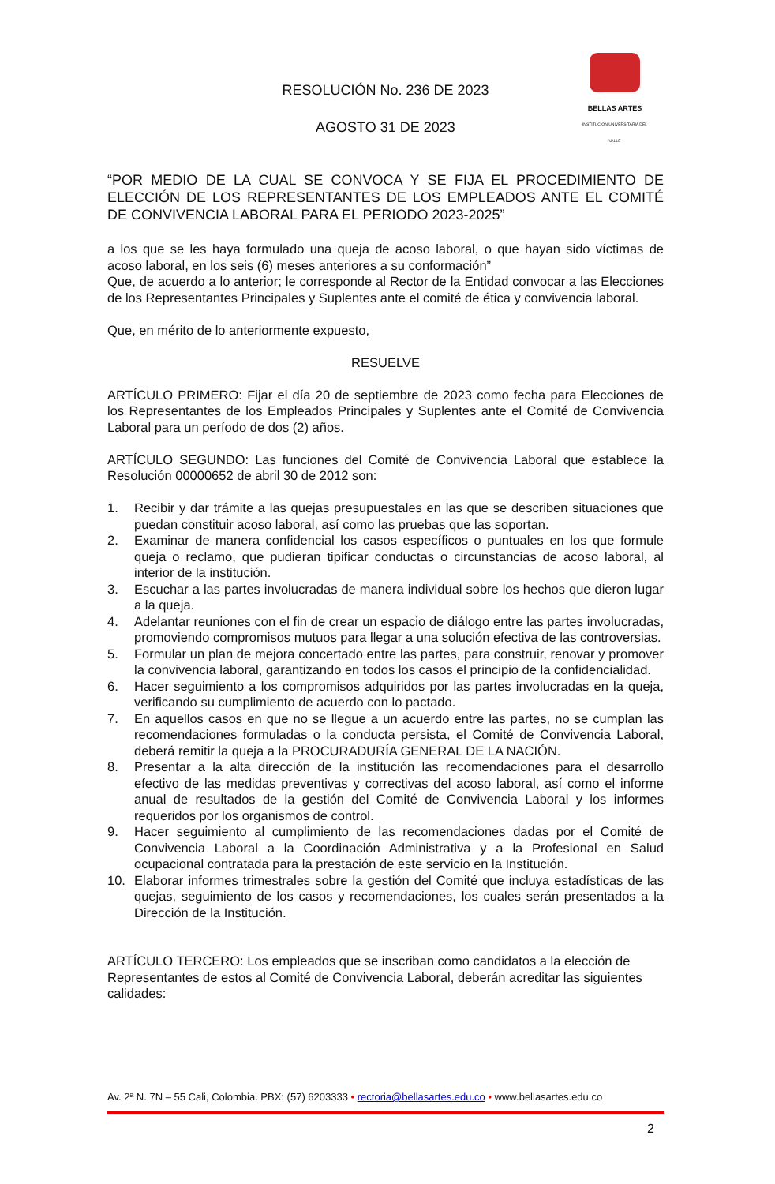BELLAS ARTES
INSTITUCIÓN UNIVERSITARIA DEL VALLE
RESOLUCIÓN No. 236 DE 2023
AGOSTO 31 DE 2023
“POR MEDIO DE LA CUAL SE CONVOCA Y SE FIJA EL PROCEDIMIENTO DE ELECCIÓN DE LOS REPRESENTANTES DE LOS EMPLEADOS ANTE EL COMITÉ DE CONVIVENCIA LABORAL PARA EL PERIODO 2023-2025”
a los que se les haya formulado una queja de acoso laboral, o que hayan sido víctimas de acoso laboral, en los seis (6) meses anteriores a su conformación”
Que, de acuerdo a lo anterior; le corresponde al Rector de la Entidad convocar a las Elecciones de los Representantes Principales y Suplentes ante el comité de ética y convivencia laboral.
Que, en mérito de lo anteriormente expuesto,
RESUELVE
ARTÍCULO PRIMERO: Fijar el día 20 de septiembre de 2023 como fecha para Elecciones de los Representantes de los Empleados Principales y Suplentes ante el Comité de Convivencia Laboral para un período de dos (2) años.
ARTÍCULO SEGUNDO: Las funciones del Comité de Convivencia Laboral que establece la Resolución 00000652 de abril 30 de 2012 son:
1. Recibir y dar trámite a las quejas presupuestales en las que se describen situaciones que puedan constituir acoso laboral, así como las pruebas que las soportan.
2. Examinar de manera confidencial los casos específicos o puntuales en los que formule queja o reclamo, que pudieran tipificar conductas o circunstancias de acoso laboral, al interior de la institución.
3. Escuchar a las partes involucradas de manera individual sobre los hechos que dieron lugar a la queja.
4. Adelantar reuniones con el fin de crear un espacio de diálogo entre las partes involucradas, promoviendo compromisos mutuos para llegar a una solución efectiva de las controversias.
5. Formular un plan de mejora concertado entre las partes, para construir, renovar y promover la convivencia laboral, garantizando en todos los casos el principio de la confidencialidad.
6. Hacer seguimiento a los compromisos adquiridos por las partes involucradas en la queja, verificando su cumplimiento de acuerdo con lo pactado.
7. En aquellos casos en que no se llegue a un acuerdo entre las partes, no se cumplan las recomendaciones formuladas o la conducta persista, el Comité de Convivencia Laboral, deberá remitir la queja a la PROCURADURÍA GENERAL DE LA NACIÓN.
8. Presentar a la alta dirección de la institución las recomendaciones para el desarrollo efectivo de las medidas preventivas y correctivas del acoso laboral, así como el informe anual de resultados de la gestión del Comité de Convivencia Laboral y los informes requeridos por los organismos de control.
9. Hacer seguimiento al cumplimiento de las recomendaciones dadas por el Comité de Convivencia Laboral a la Coordinación Administrativa y a la Profesional en Salud ocupacional contratada para la prestación de este servicio en la Institución.
10. Elaborar informes trimestrales sobre la gestión del Comité que incluya estadísticas de las quejas, seguimiento de los casos y recomendaciones, los cuales serán presentados a la Dirección de la Institución.
ARTÍCULO TERCERO: Los empleados que se inscriban como candidatos a la elección de Representantes de estos al Comité de Convivencia Laboral, deberán acreditar las siguientes calidades:
Av. 2ª N. 7N – 55 Cali, Colombia. PBX: (57) 6203333 • rectoria@bellasartes.edu.co • www.bellasartes.edu.co
2